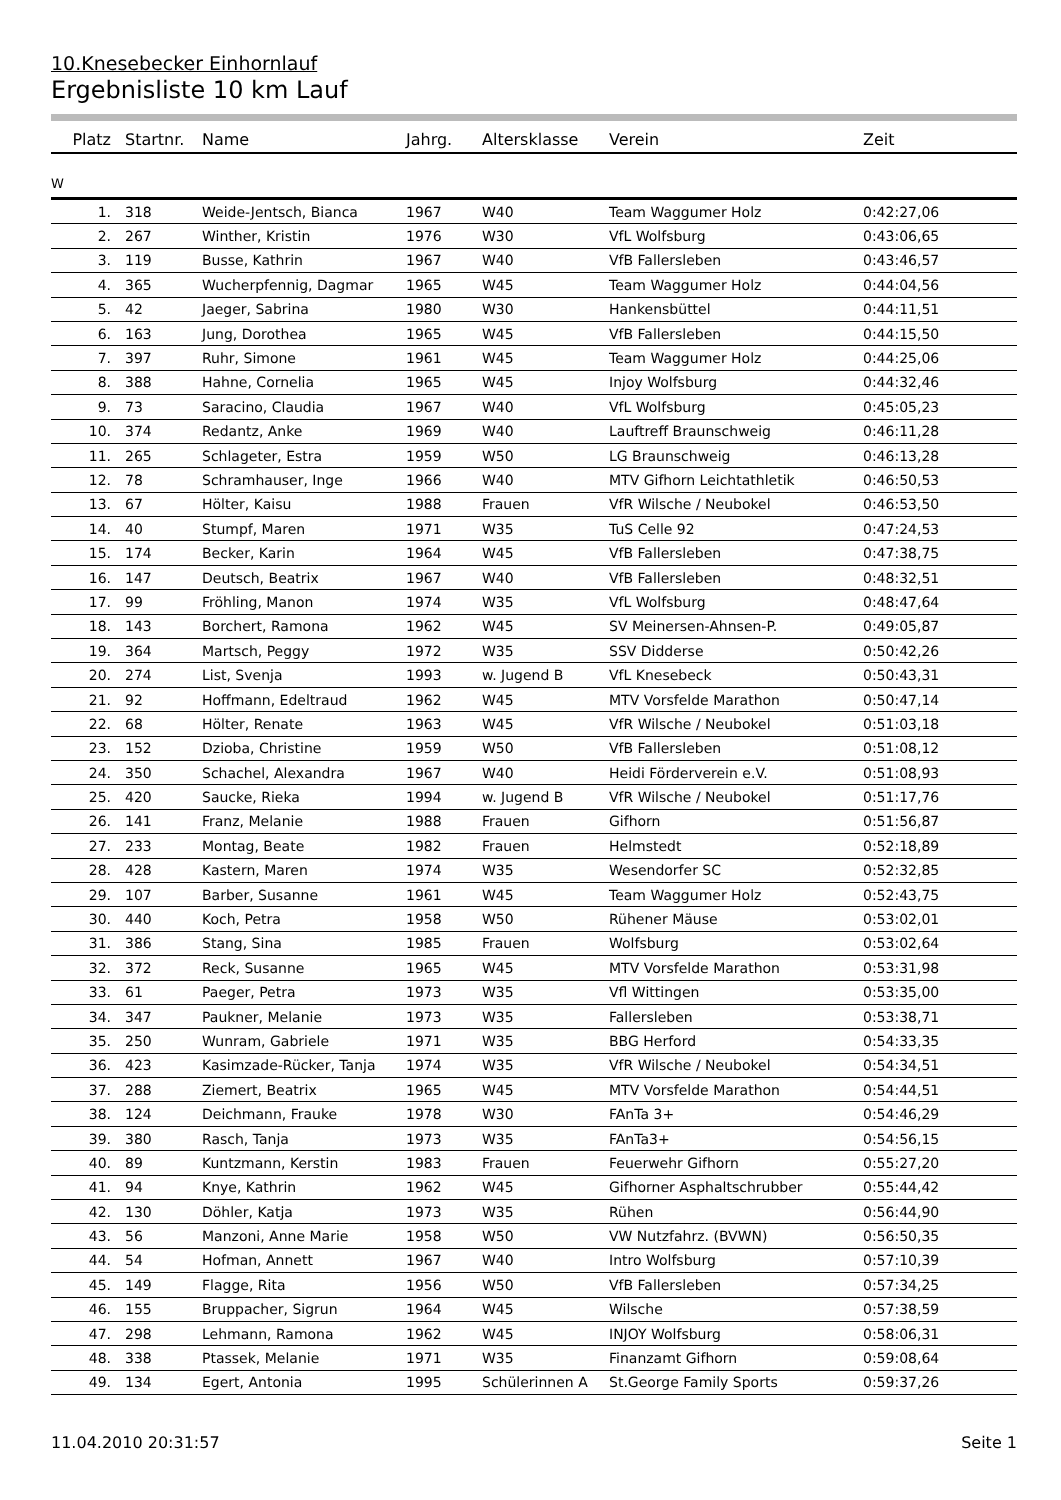10.Knesebecker Einhornlauf
Ergebnisliste 10 km Lauf
| Platz | Startnr. | Name | Jahrg. | Altersklasse | Verein | Zeit |
| --- | --- | --- | --- | --- | --- | --- |
W
| 1. | 318 | Weide-Jentsch, Bianca | 1967 | W40 | Team Waggumer Holz | 0:42:27,06 |
| 2. | 267 | Winther, Kristin | 1976 | W30 | VfL Wolfsburg | 0:43:06,65 |
| 3. | 119 | Busse, Kathrin | 1967 | W40 | VfB Fallersleben | 0:43:46,57 |
| 4. | 365 | Wucherpfennig, Dagmar | 1965 | W45 | Team Waggumer Holz | 0:44:04,56 |
| 5. | 42 | Jaeger, Sabrina | 1980 | W30 | Hankensbüttel | 0:44:11,51 |
| 6. | 163 | Jung, Dorothea | 1965 | W45 | VfB Fallersleben | 0:44:15,50 |
| 7. | 397 | Ruhr, Simone | 1961 | W45 | Team Waggumer Holz | 0:44:25,06 |
| 8. | 388 | Hahne, Cornelia | 1965 | W45 | Injoy Wolfsburg | 0:44:32,46 |
| 9. | 73 | Saracino, Claudia | 1967 | W40 | VfL Wolfsburg | 0:45:05,23 |
| 10. | 374 | Redantz, Anke | 1969 | W40 | Lauftreff Braunschweig | 0:46:11,28 |
| 11. | 265 | Schlageter, Estra | 1959 | W50 | LG Braunschweig | 0:46:13,28 |
| 12. | 78 | Schramhauser, Inge | 1966 | W40 | MTV Gifhorn Leichtathletik | 0:46:50,53 |
| 13. | 67 | Hölter, Kaisu | 1988 | Frauen | VfR Wilsche / Neubokel | 0:46:53,50 |
| 14. | 40 | Stumpf, Maren | 1971 | W35 | TuS Celle 92 | 0:47:24,53 |
| 15. | 174 | Becker, Karin | 1964 | W45 | VfB Fallersleben | 0:47:38,75 |
| 16. | 147 | Deutsch, Beatrix | 1967 | W40 | VfB Fallersleben | 0:48:32,51 |
| 17. | 99 | Fröhling, Manon | 1974 | W35 | VfL Wolfsburg | 0:48:47,64 |
| 18. | 143 | Borchert, Ramona | 1962 | W45 | SV Meinersen-Ahnsen-P. | 0:49:05,87 |
| 19. | 364 | Martsch, Peggy | 1972 | W35 | SSV Didderse | 0:50:42,26 |
| 20. | 274 | List, Svenja | 1993 | w. Jugend B | VfL Knesebeck | 0:50:43,31 |
| 21. | 92 | Hoffmann, Edeltraud | 1962 | W45 | MTV Vorsfelde Marathon | 0:50:47,14 |
| 22. | 68 | Hölter, Renate | 1963 | W45 | VfR Wilsche / Neubokel | 0:51:03,18 |
| 23. | 152 | Dzioba, Christine | 1959 | W50 | VfB Fallersleben | 0:51:08,12 |
| 24. | 350 | Schachel, Alexandra | 1967 | W40 | Heidi Förderverein e.V. | 0:51:08,93 |
| 25. | 420 | Saucke, Rieka | 1994 | w. Jugend B | VfR Wilsche / Neubokel | 0:51:17,76 |
| 26. | 141 | Franz, Melanie | 1988 | Frauen | Gifhorn | 0:51:56,87 |
| 27. | 233 | Montag, Beate | 1982 | Frauen | Helmstedt | 0:52:18,89 |
| 28. | 428 | Kastern, Maren | 1974 | W35 | Wesendorfer SC | 0:52:32,85 |
| 29. | 107 | Barber, Susanne | 1961 | W45 | Team Waggumer Holz | 0:52:43,75 |
| 30. | 440 | Koch, Petra | 1958 | W50 | Rühener Mäuse | 0:53:02,01 |
| 31. | 386 | Stang, Sina | 1985 | Frauen | Wolfsburg | 0:53:02,64 |
| 32. | 372 | Reck, Susanne | 1965 | W45 | MTV Vorsfelde Marathon | 0:53:31,98 |
| 33. | 61 | Paeger, Petra | 1973 | W35 | Vfl Wittingen | 0:53:35,00 |
| 34. | 347 | Paukner, Melanie | 1973 | W35 | Fallersleben | 0:53:38,71 |
| 35. | 250 | Wunram, Gabriele | 1971 | W35 | BBG Herford | 0:54:33,35 |
| 36. | 423 | Kasimzade-Rücker, Tanja | 1974 | W35 | VfR Wilsche / Neubokel | 0:54:34,51 |
| 37. | 288 | Ziemert, Beatrix | 1965 | W45 | MTV Vorsfelde Marathon | 0:54:44,51 |
| 38. | 124 | Deichmann, Frauke | 1978 | W30 | FAnTa 3+ | 0:54:46,29 |
| 39. | 380 | Rasch, Tanja | 1973 | W35 | FAnTa3+ | 0:54:56,15 |
| 40. | 89 | Kuntzmann, Kerstin | 1983 | Frauen | Feuerwehr Gifhorn | 0:55:27,20 |
| 41. | 94 | Knye, Kathrin | 1962 | W45 | Gifhorner Asphaltschrubber | 0:55:44,42 |
| 42. | 130 | Döhler, Katja | 1973 | W35 | Rühen | 0:56:44,90 |
| 43. | 56 | Manzoni, Anne Marie | 1958 | W50 | VW Nutzfahrz. (BVWN) | 0:56:50,35 |
| 44. | 54 | Hofman, Annett | 1967 | W40 | Intro Wolfsburg | 0:57:10,39 |
| 45. | 149 | Flagge, Rita | 1956 | W50 | VfB Fallersleben | 0:57:34,25 |
| 46. | 155 | Bruppacher, Sigrun | 1964 | W45 | Wilsche | 0:57:38,59 |
| 47. | 298 | Lehmann, Ramona | 1962 | W45 | INJOY Wolfsburg | 0:58:06,31 |
| 48. | 338 | Ptassek, Melanie | 1971 | W35 | Finanzamt Gifhorn | 0:59:08,64 |
| 49. | 134 | Egert, Antonia | 1995 | Schülerinnen A | St.George Family Sports | 0:59:37,26 |
11.04.2010 20:31:57 Seite 1